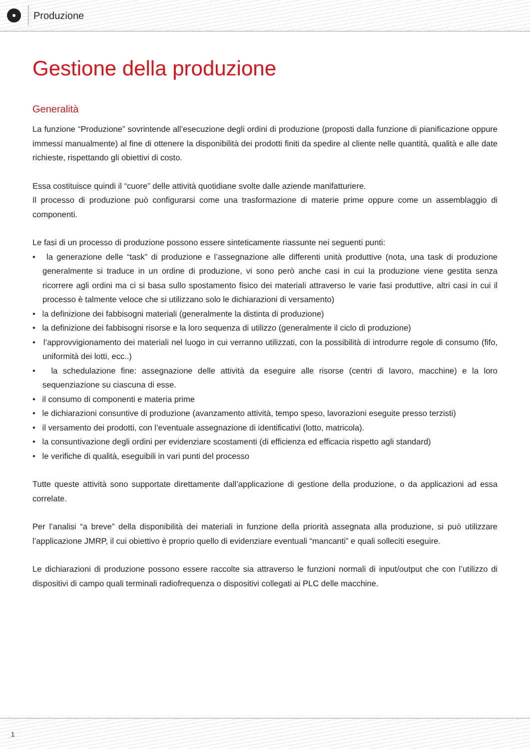Produzione
Gestione della produzione
Generalità
La funzione “Produzione” sovrintende all’esecuzione degli ordini di produzione (proposti dalla funzione di pianificazione oppure immessi manualmente) al fine di ottenere la disponibilità dei prodotti finiti da spedire al cliente nelle quantità, qualità e alle date richieste, rispettando gli obiettivi di costo.
Essa costituisce quindi il “cuore” delle attività quotidiane svolte dalle aziende manifatturiere.
Il processo di produzione può configurarsi come una trasformazione di materie prime oppure come un assemblaggio di componenti.
Le fasi di un processo di produzione possono essere sinteticamente riassunte nei seguenti punti:
• la generazione delle “task” di produzione e l’assegnazione alle differenti unità produttive (nota, una task di produzione generalmente si traduce in un ordine di produzione, vi sono però anche casi in cui la produzione viene gestita senza ricorrere agli ordini ma ci si basa sullo spostamento fisico dei materiali attraverso le varie fasi produttive, altri casi in cui il processo è talmente veloce che si utilizzano solo le dichiarazioni di versamento)
• la definizione dei fabbisogni materiali (generalmente la distinta di produzione)
• la definizione dei fabbisogni risorse e la loro sequenza di utilizzo (generalmente il ciclo di produzione)
• l’approvvigionamento dei materiali nel luogo in cui verranno utilizzati, con la possibilità di introdurre regole di consumo (fifo, uniformità dei lotti, ecc..)
• la schedulazione fine: assegnazione delle attività da eseguire alle risorse (centri di lavoro, macchine) e la loro sequenziazione su ciascuna di esse.
• il consumo di componenti e materia prime
• le dichiarazioni consuntive di produzione (avanzamento attività, tempo speso, lavorazioni eseguite presso terzisti)
• il versamento dei prodotti, con l’eventuale assegnazione di identificativi (lotto, matricola).
• la consuntivazione degli ordini per evidenziare scostamenti (di efficienza ed efficacia rispetto agli standard)
• le verifiche di qualità, eseguibili in vari punti del processo
Tutte queste attività sono supportate direttamente dall’applicazione di gestione della produzione, o da applicazioni ad essa correlate.
Per l’analisi “a breve” della disponibilità dei materiali in funzione della priorità assegnata alla produzione, si può utilizzare l’applicazione JMRP, il cui obiettivo è proprio quello di evidenziare eventuali “mancanti” e quali solleciti eseguire.
Le dichiarazioni di produzione possono essere raccolte sia attraverso le funzioni normali di input/output che con l’utilizzo di dispositivi di campo quali terminali radiofrequenza o dispositivi collegati ai PLC delle macchine.
1